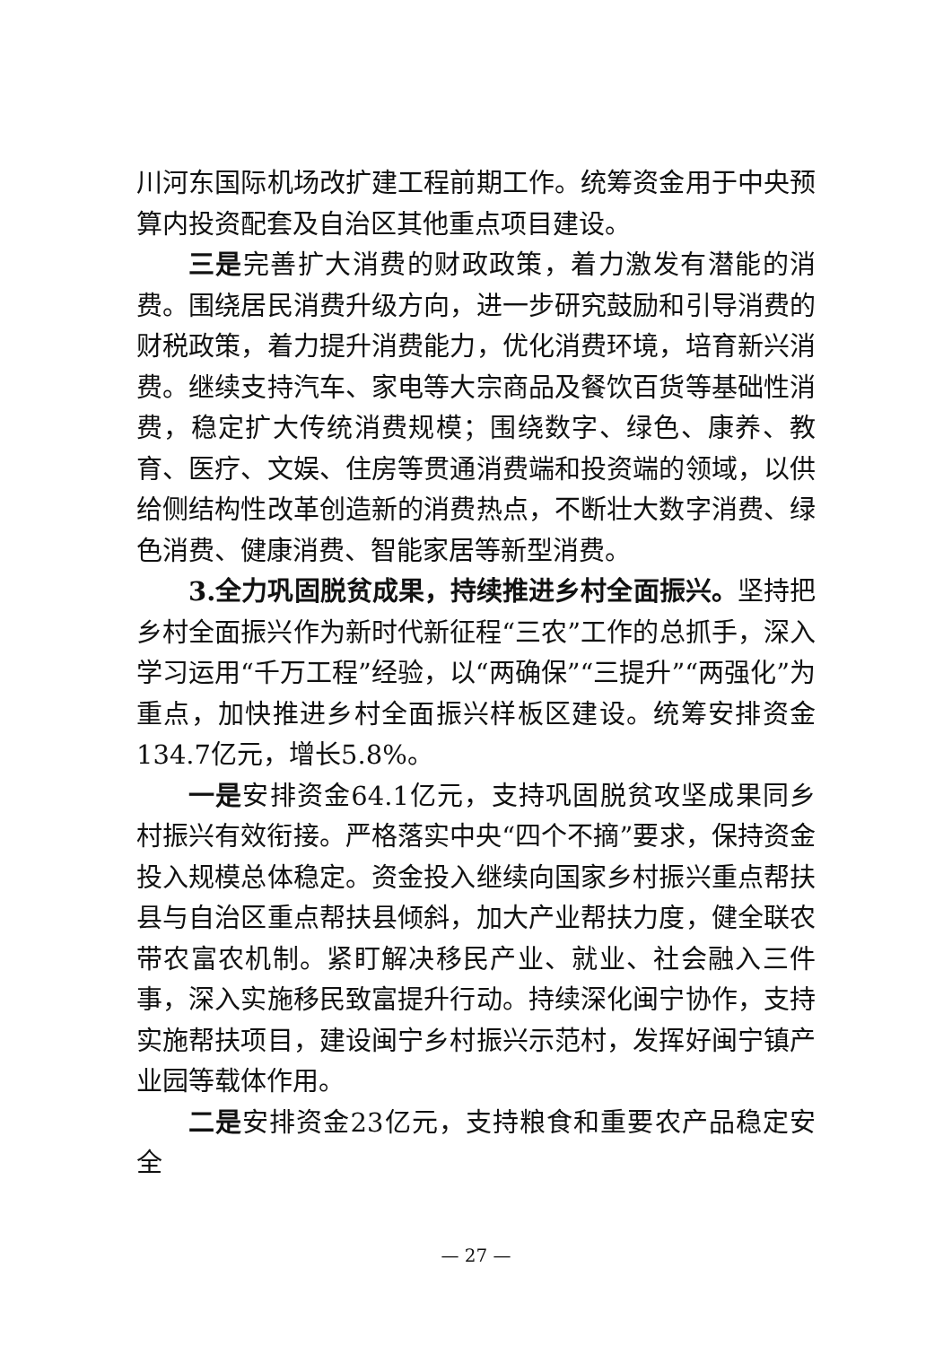川河东国际机场改扩建工程前期工作。统筹资金用于中央预算内投资配套及自治区其他重点项目建设。
三是完善扩大消费的财政政策，着力激发有潜能的消费。围绕居民消费升级方向，进一步研究鼓励和引导消费的财税政策，着力提升消费能力，优化消费环境，培育新兴消费。继续支持汽车、家电等大宗商品及餐饮百货等基础性消费，稳定扩大传统消费规模；围绕数字、绿色、康养、教育、医疗、文娱、住房等贯通消费端和投资端的领域，以供给侧结构性改革创造新的消费热点，不断壮大数字消费、绿色消费、健康消费、智能家居等新型消费。
3.全力巩固脱贫成果，持续推进乡村全面振兴。坚持把乡村全面振兴作为新时代新征程“三农”工作的总抓手，深入学习运用“千万工程”经验，以“两确保”“三提升”“两强化”为重点，加快推进乡村全面振兴样板区建设。统筹安排资金134.7亿元，增长5.8%。
一是安排资金64.1亿元，支持巩固脱贫攻坚成果同乡村振兴有效衔接。严格落实中央“四个不摘”要求，保持资金投入规模总体稳定。资金投入继续向国家乡村振兴重点帮扶县与自治区重点帮扶县倾斜，加大产业帮扶力度，健全联农带农富农机制。紧盯解决移民产业、就业、社会融入三件事，深入实施移民致富提升行动。持续深化闽宁协作，支持实施帮扶项目，建设闽宁乡村振兴示范村，发挥好闽宁镇产业园等载体作用。
二是安排资金23亿元，支持粮食和重要农产品稳定安全
— 27 —